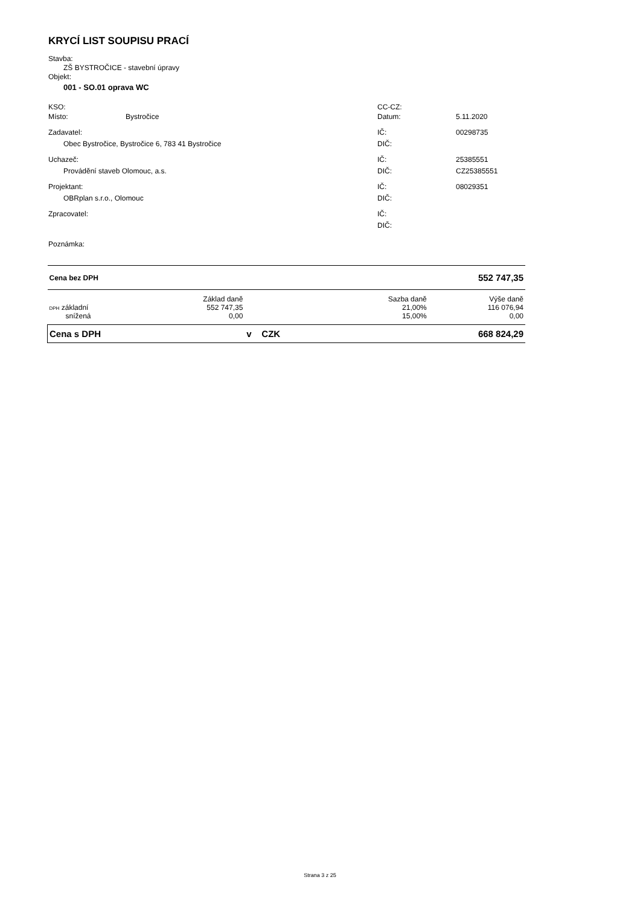KRYCÍ LIST SOUPISU PRACÍ
Stavba:
ZŠ BYSTROČICE - stavební úpravy
Objekt:
001 - SO.01 oprava WC
KSO: CC-CZ:
Místo: Bystročice Datum: 5.11.2020
Zadavatel: IČ: 00298735
Obec Bystročice, Bystročice 6, 783 41 Bystročice DIČ:
Uchazeč: IČ: 25385551
Provádění staveb Olomouc, a.s. DIČ: CZ25385551
Projektant: IČ: 08029351
OBRplan s.r.o., Olomouc DIČ:
Zpracovatel: IČ:
DIČ:
Poznámka:
| Cena bez DPH | | | | 552 747,35 |
| | Základ daně | | Sazba daně | Výše daně |
| DPH základní | 552 747,35 | | 21,00% | 116 076,94 |
| snížená | 0,00 | | 15,00% | 0,00 |
| Cena s DPH | | v CZK | | 668 824,29 |
Strana 3 z 25